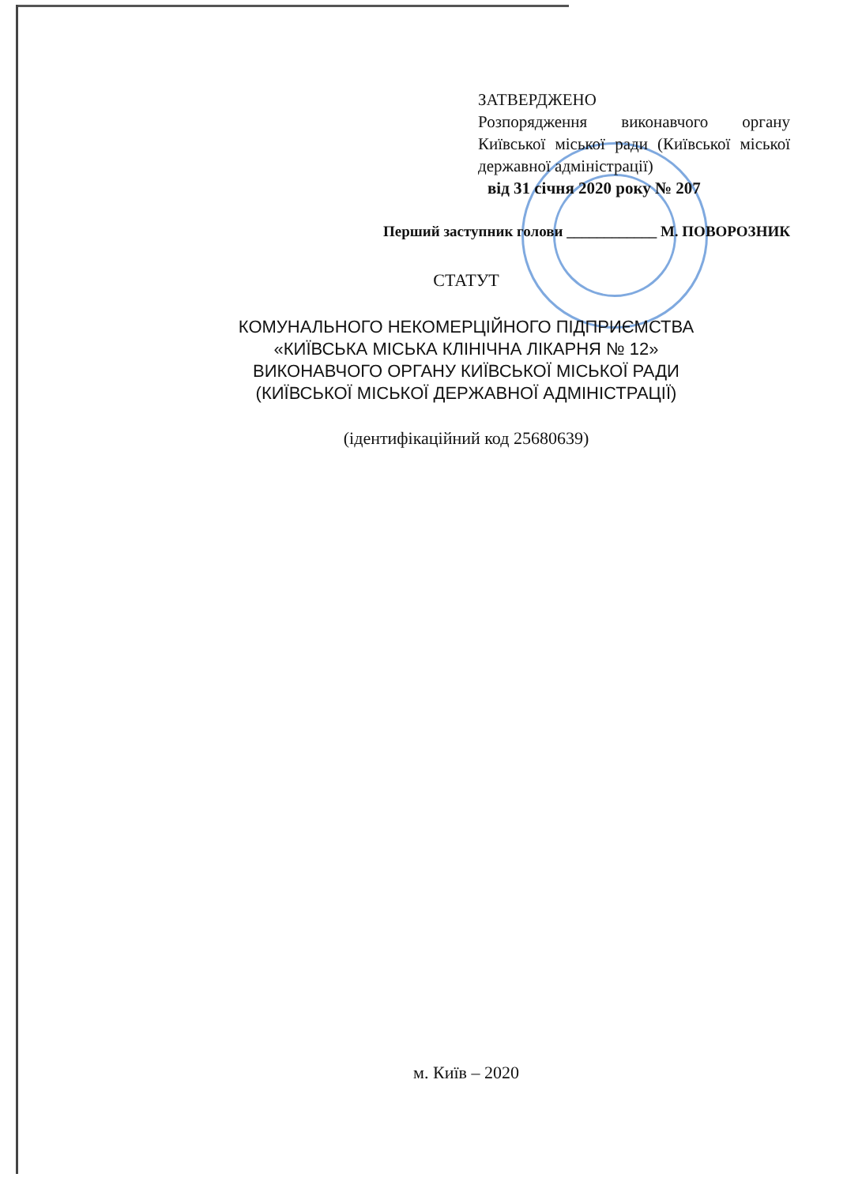ЗАТВЕРДЖЕНО
Розпорядження виконавчого органу Київської міської ради (Київської міської державної адміністрації)
від 31 січня 2020 року № 207
Перший заступник голови ____________ М. ПОВОРОЗНИК
СТАТУТ
КОМУНАЛЬНОГО НЕКОМЕРЦІЙНОГО ПІДПРИЄМСТВА
«КИЇВСЬКА МІСЬКА КЛІНІЧНА ЛІКАРНЯ № 12»
ВИКОНАВЧОГО ОРГАНУ КИЇВСЬКОЇ МІСЬКОЇ РАДИ
(КИЇВСЬКОЇ МІСЬКОЇ ДЕРЖАВНОЇ АДМІНІСТРАЦІЇ)
(ідентифікаційний код 25680639)
м. Київ – 2020